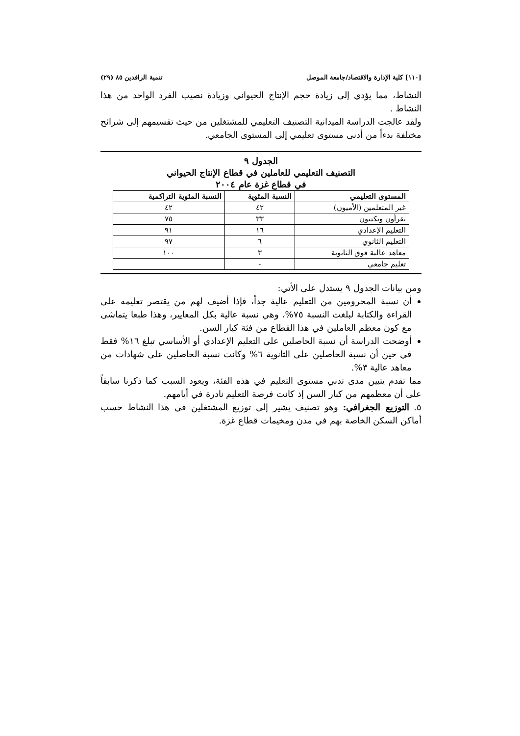[١١٠] كلية الإدارة والاقتصاد/جامعة الموصل تنمية الرافدين ٨٥ (٢٩)
النشاط، مما يؤدي إلى زيادة حجم الإنتاج الحيواني وزيادة نصيب الفرد الواحد من هذا النشاط .
ولقد عالجت الدراسة الميدانية التصنيف التعليمي للمشتغلين من حيث تقسيمهم إلى شرائح مختلفة بدءاً من أدنى مستوى تعليمي إلى المستوى الجامعي.
الجدول ٩
التصنيف التعليمي للعاملين في قطاع الإنتاج الحيواني
في قطاع غزة عام ٢٠٠٤
| المستوى التعليمي | النسبة المئوية | النسبة المئوية التراكمية |
| --- | --- | --- |
| غير المتعلمين (الأميون) | ٤٢ | ٤٢ |
| يقرأون ويكتبون | ٣٣ | ٧٥ |
| التعليم الإعدادي | ١٦ | ٩١ |
| التعليم الثانوي | ٦ | ٩٧ |
| معاهد عالية فوق الثانوية | ٣ | ١٠٠ |
| تعليم جامعي | - | |
ومن بيانات الجدول ٩ يستدل على الأتي:
أن نسبة المحرومين من التعليم عالية جداً، فإذا أضيف لهم من يقتصر تعليمه على القراءة والكتابة لبلغت النسبة ٧٥%، وهي نسبة عالية بكل المعايير، وهذا طبعا يتماشى مع كون معظم العاملين في هذا القطاع من فئة كبار السن.
أوضحت الدراسة أن نسبة الحاصلين على التعليم الإعدادي أو الأساسي تبلغ ١٦% فقط في حين أن نسبة الحاصلين على الثانوية ٦% وكانت نسبة الحاصلين على شهادات من معاهد عالية ٣%.
مما تقدم يتبين مدى تدني مستوى التعليم في هذه الفئة، ويعود السبب كما ذكرنا سابقاً على أن معظمهم من كبار السن إذ كانت فرصة التعليم نادرة في أيامهم.
٥. التوزيع الجغرافي: وهو تصنيف يشير إلى توزيع المشتغلين في هذا النشاط حسب أماكن السكن الخاصة بهم في مدن ومخيمات قطاع غزة.